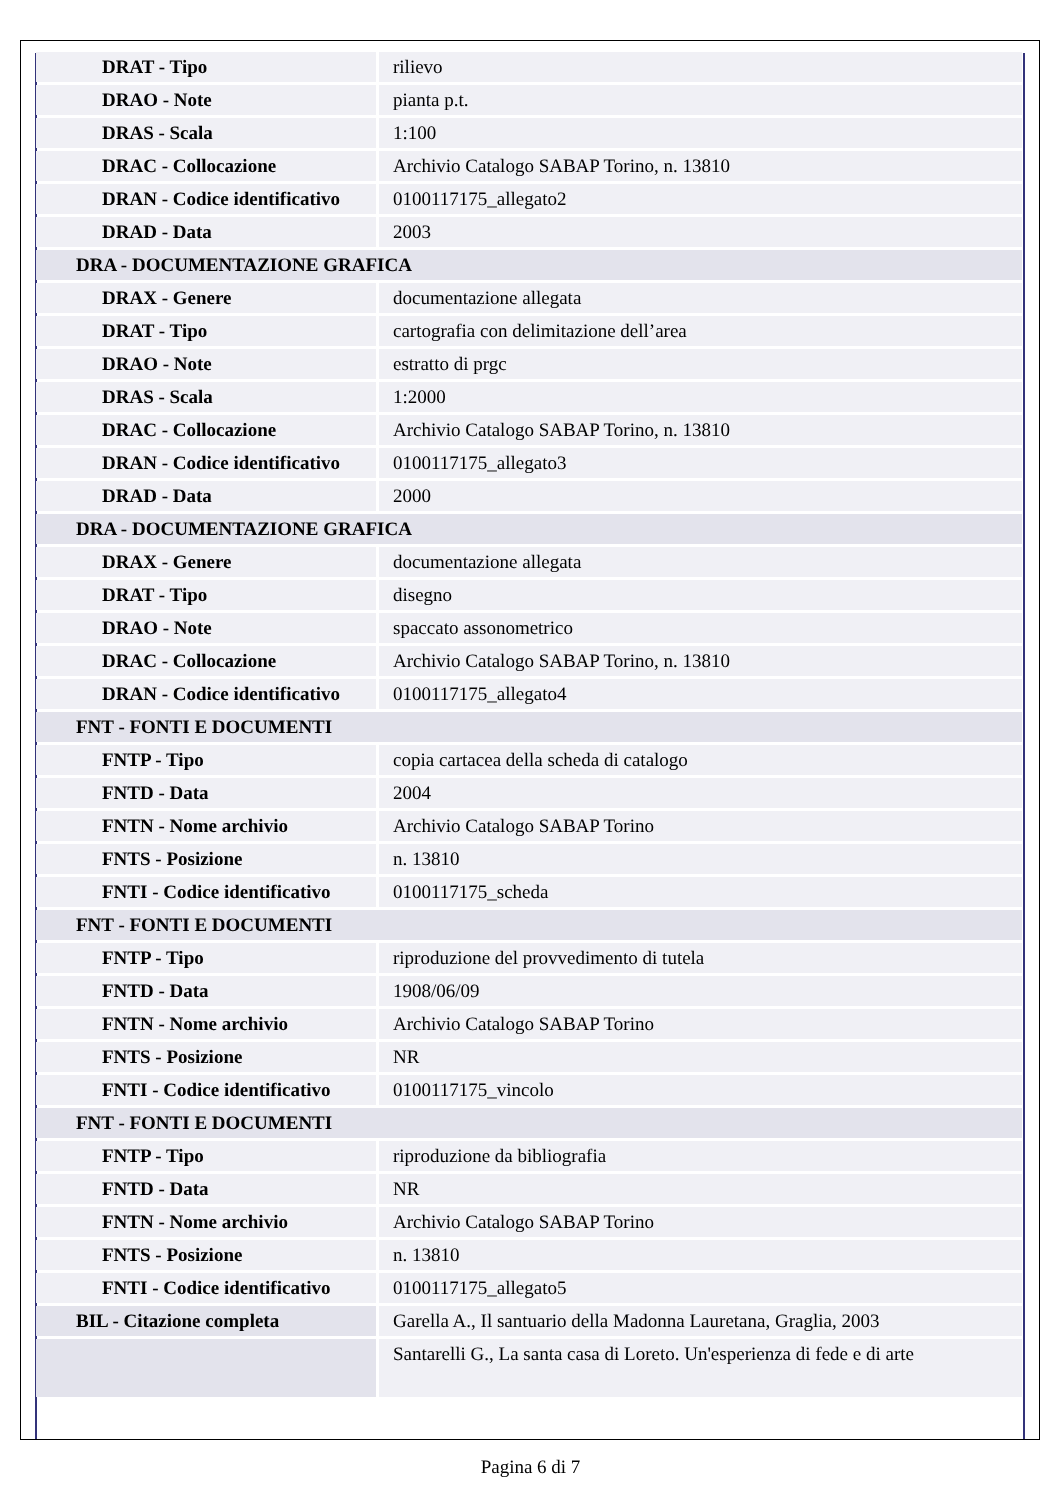| DRAT - Tipo | rilievo |
| DRAO - Note | pianta p.t. |
| DRAS - Scala | 1:100 |
| DRAC - Collocazione | Archivio Catalogo SABAP Torino, n. 13810 |
| DRAN - Codice identificativo | 0100117175_allegato2 |
| DRAD - Data | 2003 |
| DRA - DOCUMENTAZIONE GRAFICA | |
| DRAX - Genere | documentazione allegata |
| DRAT - Tipo | cartografia con delimitazione dell’area |
| DRAO - Note | estratto di prgc |
| DRAS - Scala | 1:2000 |
| DRAC - Collocazione | Archivio Catalogo SABAP Torino, n. 13810 |
| DRAN - Codice identificativo | 0100117175_allegato3 |
| DRAD - Data | 2000 |
| DRA - DOCUMENTAZIONE GRAFICA | |
| DRAX - Genere | documentazione allegata |
| DRAT - Tipo | disegno |
| DRAO - Note | spaccato assonometrico |
| DRAC - Collocazione | Archivio Catalogo SABAP Torino, n. 13810 |
| DRAN - Codice identificativo | 0100117175_allegato4 |
| FNT - FONTI E DOCUMENTI | |
| FNTP - Tipo | copia cartacea della scheda di catalogo |
| FNTD - Data | 2004 |
| FNTN - Nome archivio | Archivio Catalogo SABAP Torino |
| FNTS - Posizione | n. 13810 |
| FNTI - Codice identificativo | 0100117175_scheda |
| FNT - FONTI E DOCUMENTI | |
| FNTP - Tipo | riproduzione del provvedimento di tutela |
| FNTD - Data | 1908/06/09 |
| FNTN - Nome archivio | Archivio Catalogo SABAP Torino |
| FNTS - Posizione | NR |
| FNTI - Codice identificativo | 0100117175_vincolo |
| FNT - FONTI E DOCUMENTI | |
| FNTP - Tipo | riproduzione da bibliografia |
| FNTD - Data | NR |
| FNTN - Nome archivio | Archivio Catalogo SABAP Torino |
| FNTS - Posizione | n. 13810 |
| FNTI - Codice identificativo | 0100117175_allegato5 |
| BIL - Citazione completa | Garella A., Il santuario della Madonna Lauretana, Graglia, 2003 |
| | Santarelli G., La santa casa di Loreto. Un'esperienza di fede e di arte |
Pagina 6 di 7